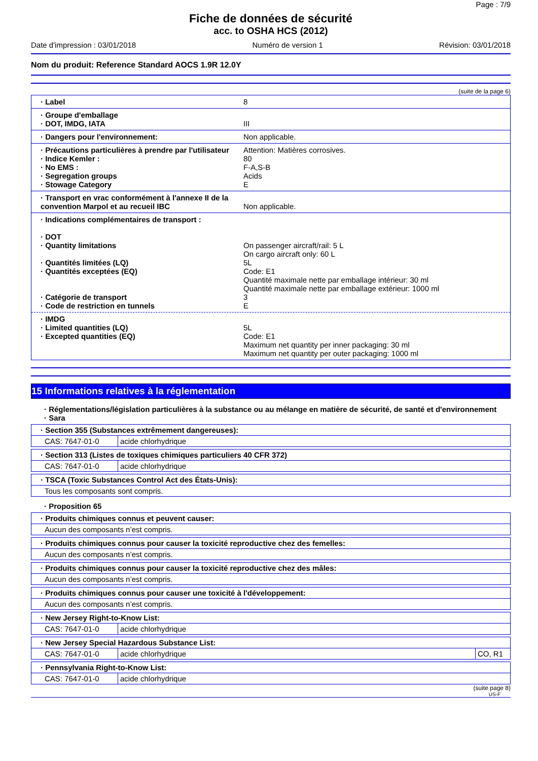Page : 7/9
Fiche de données de sécurité
acc. to OSHA HCS (2012)
Date d'impression : 03/01/2018 Numéro de version 1 Révision: 03/01/2018
Nom du produit: Reference Standard AOCS 1.9R 12.0Y
(suite de la page 6)
· Label 8
· Groupe d'emballage
· DOT, IMDG, IATA III
· Dangers pour l'environnement: Non applicable.
· Précautions particulières à prendre par l'utilisateur Attention: Matières corrosives.
· Indice Kemler : 80
· No EMS : F-A,S-B
· Segregation groups Acids
· Stowage Category E
· Transport en vrac conformément à l'annexe II de la convention Marpol et au recueil IBC
Non applicable.
· Indications complémentaires de transport :
· DOT
· Quantity limitations On passenger aircraft/rail: 5 L
On cargo aircraft only: 60 L
· Quantités limitées (LQ) 5L
· Quantités exceptées (EQ) Code: E1
Quantité maximale nette par emballage intérieur: 30 ml
Quantité maximale nette par emballage extérieur: 1000 ml
· Catégorie de transport 3
· Code de restriction en tunnels E
· IMDG
· Limited quantities (LQ) 5L
· Excepted quantities (EQ) Code: E1
Maximum net quantity per inner packaging: 30 ml
Maximum net quantity per outer packaging: 1000 ml
15 Informations relatives à la réglementation
· Réglementations/législation particulières à la substance ou au mélange en matière de sécurité, de santé et d'environnement
· Sara
| · Section 355 (Substances extrêmement dangereuses): | |
| --- | --- |
| CAS: 7647-01-0 | acide chlorhydrique |
| · Section 313 (Listes de toxiques chimiques particuliers 40 CFR 372) | |
| --- | --- |
| CAS: 7647-01-0 | acide chlorhydrique |
| · TSCA (Toxic Substances Control Act des États-Unis): |
| --- |
| Tous les composants sont compris. |
· Proposition 65
| · Produits chimiques connus et peuvent causer: |
| --- |
| Aucun des composants n’est compris. |
| · Produits chimiques connus pour causer la toxicité reproductive chez des femelles: |
| --- |
| Aucun des composants n’est compris. |
| · Produits chimiques connus pour causer la toxicité reproductive chez des mâles: |
| --- |
| Aucun des composants n’est compris. |
| · Produits chimiques connus pour causer une toxicité à l'développement: |
| --- |
| Aucun des composants n’est compris. |
| · New Jersey Right-to-Know List: | |
| --- | --- |
| CAS: 7647-01-0 | acide chlorhydrique |
| · New Jersey Special Hazardous Substance List: | | |
| --- | --- | --- |
| CAS: 7647-01-0 | acide chlorhydrique | CO, R1 |
| · Pennsylvania Right-to-Know List: | |
| --- | --- |
| CAS: 7647-01-0 | acide chlorhydrique |
(suite page 8)
US-F